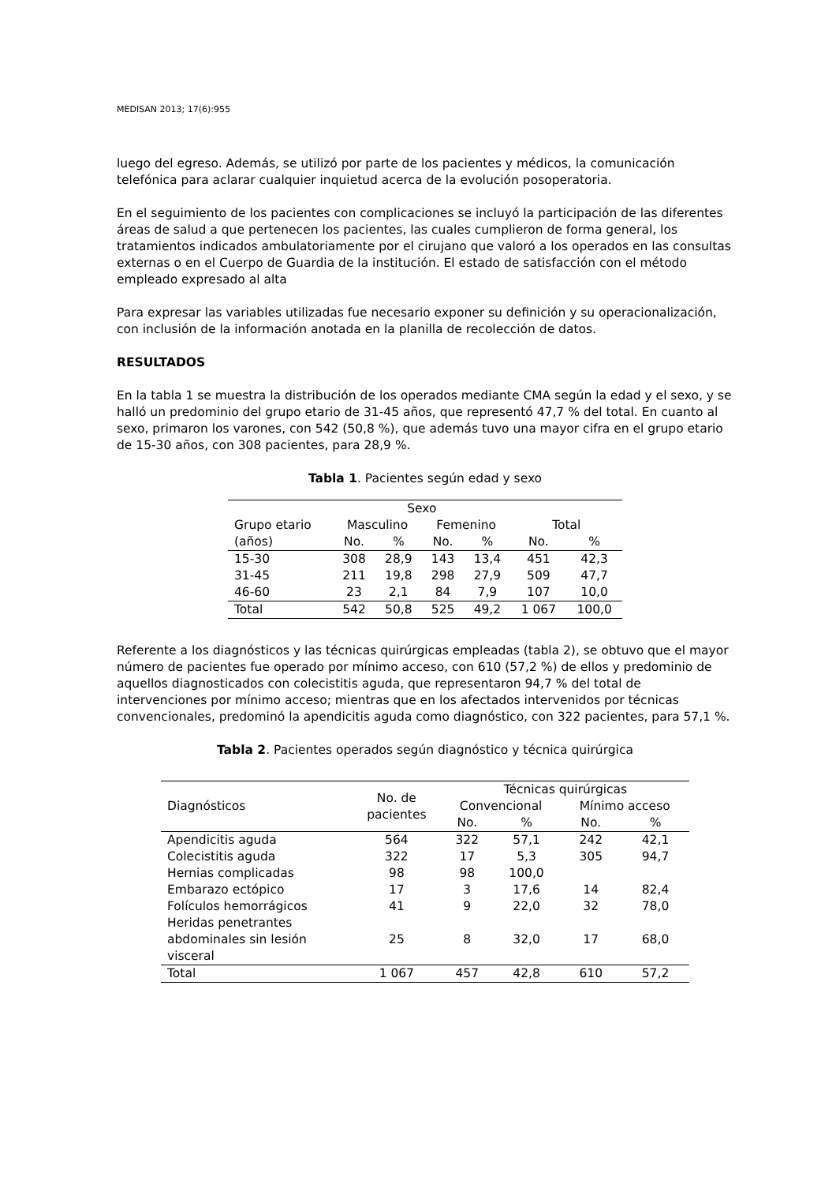MEDISAN 2013; 17(6):955
luego del egreso. Además, se utilizó por parte de los pacientes y médicos, la comunicación telefónica para aclarar cualquier inquietud acerca de la evolución posoperatoria.
En el seguimiento de los pacientes con complicaciones se incluyó la participación de las diferentes áreas de salud a que pertenecen los pacientes, las cuales cumplieron de forma general, los tratamientos indicados ambulatoriamente por el cirujano que valoró a los operados en las consultas externas o en el Cuerpo de Guardia de la institución. El estado de satisfacción con el método empleado expresado al alta
Para expresar las variables utilizadas fue necesario exponer su definición y su operacionalización, con inclusión de la información anotada en la planilla de recolección de datos.
RESULTADOS
En la tabla 1 se muestra la distribución de los operados mediante CMA según la edad y el sexo, y se halló un predominio del grupo etario de 31-45 años, que representó 47,7 % del total. En cuanto al sexo, primaron los varones, con 542 (50,8 %), que además tuvo una mayor cifra en el grupo etario de 15-30 años, con 308 pacientes, para 28,9 %.
Tabla 1. Pacientes según edad y sexo
| | Sexo | | | | | |
| --- | --- | --- | --- | --- | --- | --- |
| Grupo etario | Masculino | | Femenino | | Total | |
| (años) | No. | % | No. | % | No. | % |
| 15-30 | 308 | 28,9 | 143 | 13,4 | 451 | 42,3 |
| 31-45 | 211 | 19,8 | 298 | 27,9 | 509 | 47,7 |
| 46-60 | 23 | 2,1 | 84 | 7,9 | 107 | 10,0 |
| Total | 542 | 50,8 | 525 | 49,2 | 1 067 | 100,0 |
Referente a los diagnósticos y las técnicas quirúrgicas empleadas (tabla 2), se obtuvo que el mayor número de pacientes fue operado por mínimo acceso, con 610 (57,2 %) de ellos y predominio de aquellos diagnosticados con colecistitis aguda, que representaron 94,7 % del total de intervenciones por mínimo acceso; mientras que en los afectados intervenidos por técnicas convencionales, predominó la apendicitis aguda como diagnóstico, con 322 pacientes, para 57,1 %.
Tabla 2. Pacientes operados según diagnóstico y técnica quirúrgica
| Diagnósticos | No. de pacientes | Técnicas quirúrgicas | | | |
| --- | --- | --- | --- | --- | --- |
| | | Convencional | | Mínimo acceso | |
| | | No. | % | No. | % |
| Apendicitis aguda | 564 | 322 | 57,1 | 242 | 42,1 |
| Colecistitis aguda | 322 | 17 | 5,3 | 305 | 94,7 |
| Hernias complicadas | 98 | 98 | 100,0 | | |
| Embarazo ectópico | 17 | 3 | 17,6 | 14 | 82,4 |
| Folículos hemorrágicos | 41 | 9 | 22,0 | 32 | 78,0 |
| Heridas penetrantes abdominales sin lesión visceral | 25 | 8 | 32,0 | 17 | 68,0 |
| Total | 1 067 | 457 | 42,8 | 610 | 57,2 |